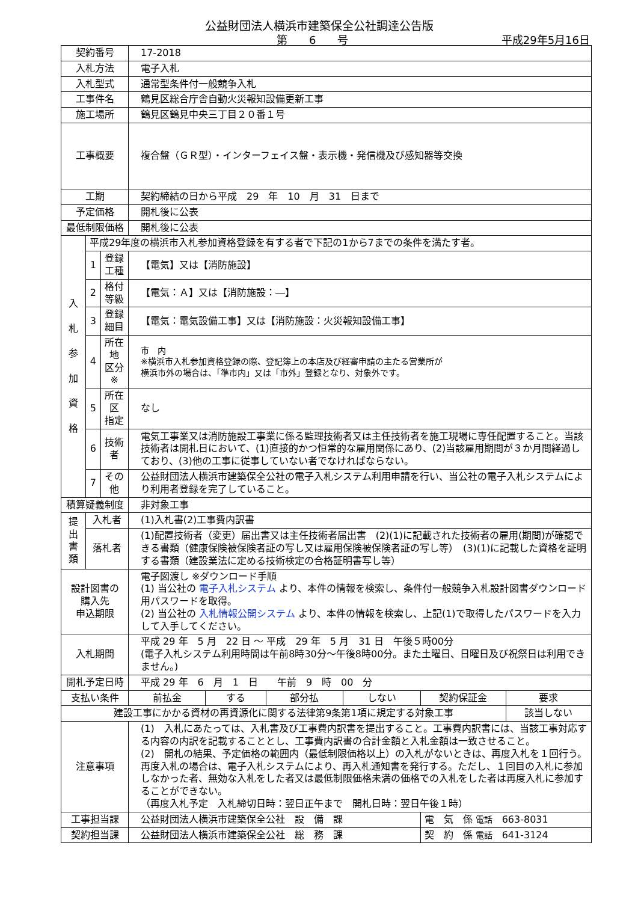公益財団法人横浜市建築保全公社調達公告版
第　　6　　号 平成29年5月16日
| 契約番号 | | | 17-2018 | | | | | |
| 入札方法 | | | 電子入札 | | | | | |
| 入札型式 | | | 通常型条件付一般競争入札 | | | | | |
| 工事件名 | | | 鶴見区総合庁舎自動火災報知設備更新工事 | | | | | |
| 施工場所 | | | 鶴見区鶴見中央三丁目２０番１号 | | | | | |
| 工事概要 | | | 複合盤（ＧＲ型）・インターフェイス盤・表示機・発信機及び感知器等交換 | | | | | |
| 工期 | | | 契約締結の日から平成 29 年 10 月 31 日まで | | | | | |
| 予定価格 | | | 開札後に公表 | | | | | |
| 最低制限価格 | | | 開札後に公表 | | | | | |
| 入 札 参 加 資 格 | 平成29年度の横浜市入札参加資格登録を有する者で下記の1から7までの条件を満たす者。 | | | | | | | |
| | 1 | 登録工種 | 【電気】又は【消防施設】 | | | | | |
| | 2 | 格付等級 | 【電気：Ａ】又は【消防施設：―】 | | | | | |
| | 3 | 登録細目 | 【電気：電気設備工事】又は【消防施設：火災報知設備工事】 | | | | | |
| | 4 | 所在地 区分※ | 市 内 ※横浜市入札参加資格登録の際、登記簿上の本店及び経審申請の主たる営業所が 横浜市外の場合は、「準市内」又は「市外」登録となり、対象外です。 | | | | | |
| | 5 | 所在区 指定 | なし | | | | | |
| | 6 | 技術者 | 電気工事業又は消防施設工事業に係る監理技術者又は主任技術者を施工現場に専任配置すること。当該技術者は開札日において、(1)直接的かつ恒常的な雇用関係にあり、(2)当該雇用期間が３か月間経過しており、(3)他の工事に従事していない者でなければならない。 | | | | | |
| | 7 | その他 | 公益財団法人横浜市建築保全公社の電子入札システム利用申請を行い、当公社の電子入札システムにより利用者登録を完了していること。 | | | | | |
| 積算疑義制度 | | | 非対象工事 | | | | | |
| 提 出 書 類 | 入札者 | | (1)入札書(2)工事費内訳書 | | | | | |
| | 落札者 | | (1)配置技術者（変更）届出書又は主任技術者届出書 (2)(1)に記載された技術者の雇用(期間)が確認できる書類（健康保険被保険者証の写し又は雇用保険被保険者証の写し等） (3)(1)に記載した資格を証明する書類（建設業法に定める技術検定の合格証明書写し等） | | | | | |
| 設計図書の 購入先 申込期限 | | | 電子図渡し ※ダウンロード手順 (1) 当公社の 電子入札システム より、本件の情報を検索し、条件付一般競争入札設計図書ダウンロード用パスワードを取得。 (2) 当公社の 入札情報公開システム より、本件の情報を検索し、上記(1)で取得したパスワードを入力して入手してください。 | | | | | |
| 入札期間 | | | 平成 29 年 5 月 22 日 ～ 平成 29 年 5 月 31 日 午後５時00分 (電子入札システム利用時間は午前8時30分～午後8時00分。また土曜日、日曜日及び祝祭日は利用できません。) | | | | | |
| 開札予定日時 | | | 平成 29 年 6 月 1 日 午前 9 時 00 分 | | | | | |
| 支払い条件 | | | 前払金 | する | 部分払 | しない | 契約保証金 | 要求 |
| 建設工事にかかる資材の再資源化に関する法律第9条第1項に規定する対象工事 | | | | | | | | 該当しない |
| 注意事項 | | | (1) 入札にあたっては、入札書及び工事費内訳書を提出すること。工事費内訳書には、当該工事対応する内容の内訳を記載することとし、工事費内訳書の合計金額と入札金額は一致させること。 (2) 開札の結果、予定価格の範囲内（最低制限価格以上）の入札がないときは、再度入札を１回行う。再度入札の場合は、電子入札システムにより、再入札通知書を発行する。ただし、１回目の入札に参加しなかった者、無効な入札をした者又は最低制限価格未満の価格での入札をした者は再度入札に参加することができない。 （再度入札予定 入札締切日時：翌日正午まで 開札日時：翌日午後１時） | | | | | |
| 工事担当課 | | | 公益財団法人横浜市建築保全公社 設 備 課 | | | | 電 気 係 電話 663-8031 | |
| 契約担当課 | | | 公益財団法人横浜市建築保全公社 総 務 課 | | | | 契 約 係 電話 641-3124 | |